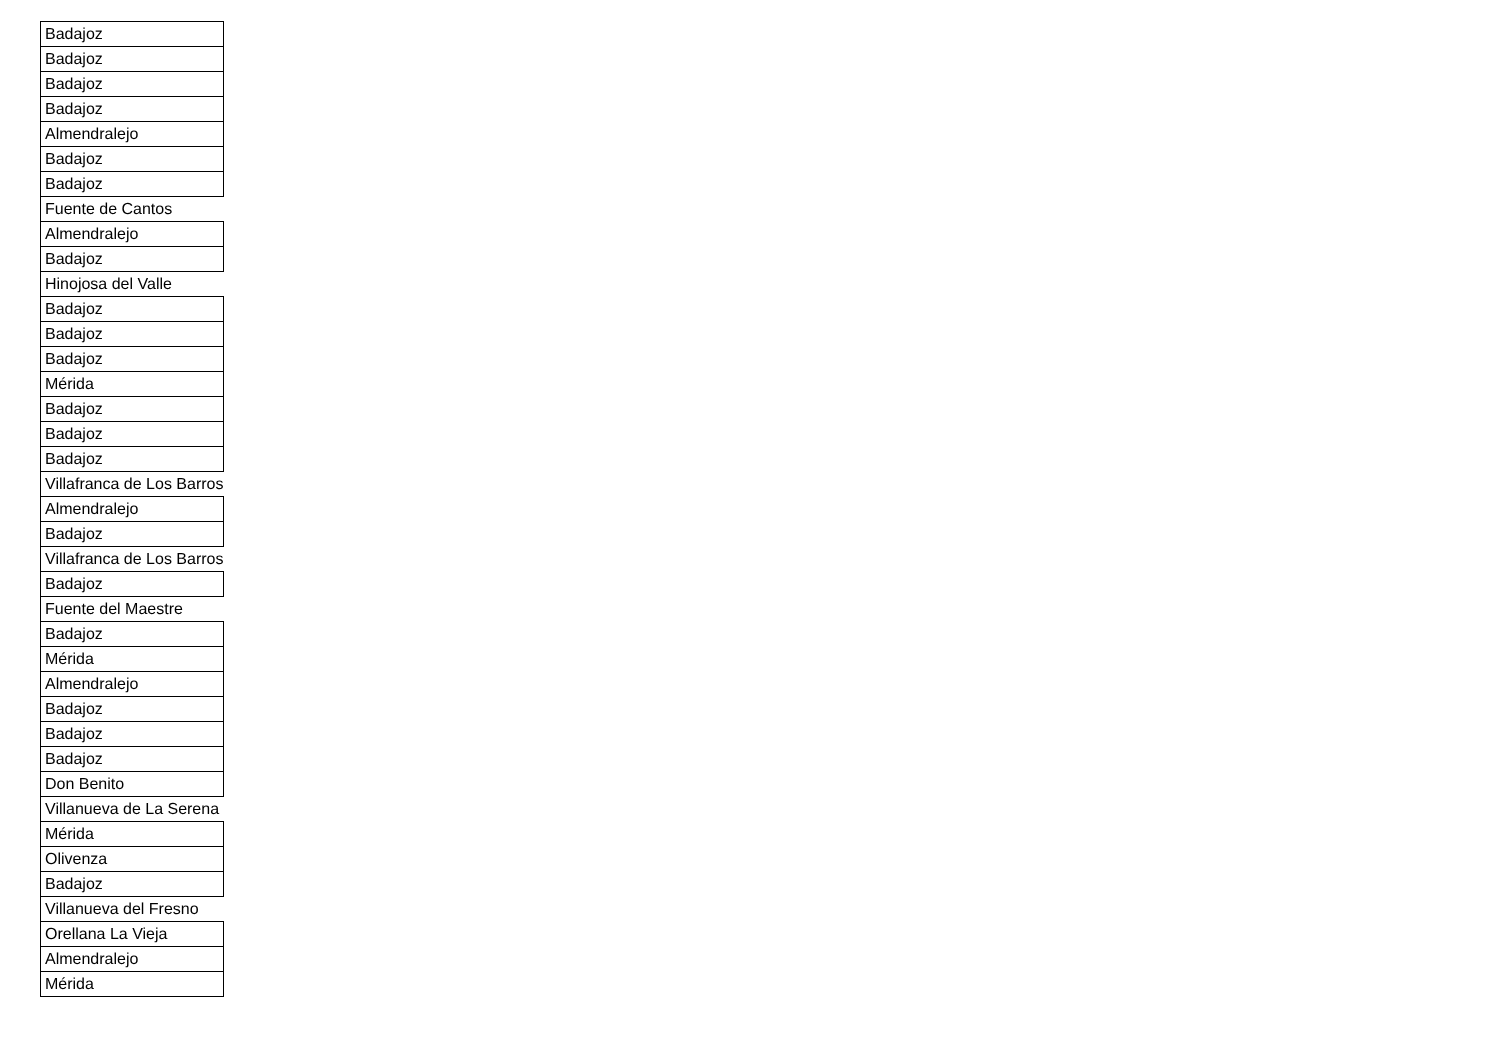| Badajoz |
| Badajoz |
| Badajoz |
| Badajoz |
| Almendralejo |
| Badajoz |
| Badajoz |
| Fuente de Cantos |
| Almendralejo |
| Badajoz |
| Hinojosa del Valle |
| Badajoz |
| Badajoz |
| Badajoz |
| Mérida |
| Badajoz |
| Badajoz |
| Badajoz |
| Villafranca de Los Barros |
| Almendralejo |
| Badajoz |
| Villafranca de Los Barros |
| Badajoz |
| Fuente del Maestre |
| Badajoz |
| Mérida |
| Almendralejo |
| Badajoz |
| Badajoz |
| Badajoz |
| Don Benito |
| Villanueva de La Serena |
| Mérida |
| Olivenza |
| Badajoz |
| Villanueva del Fresno |
| Orellana La Vieja |
| Almendralejo |
| Mérida |